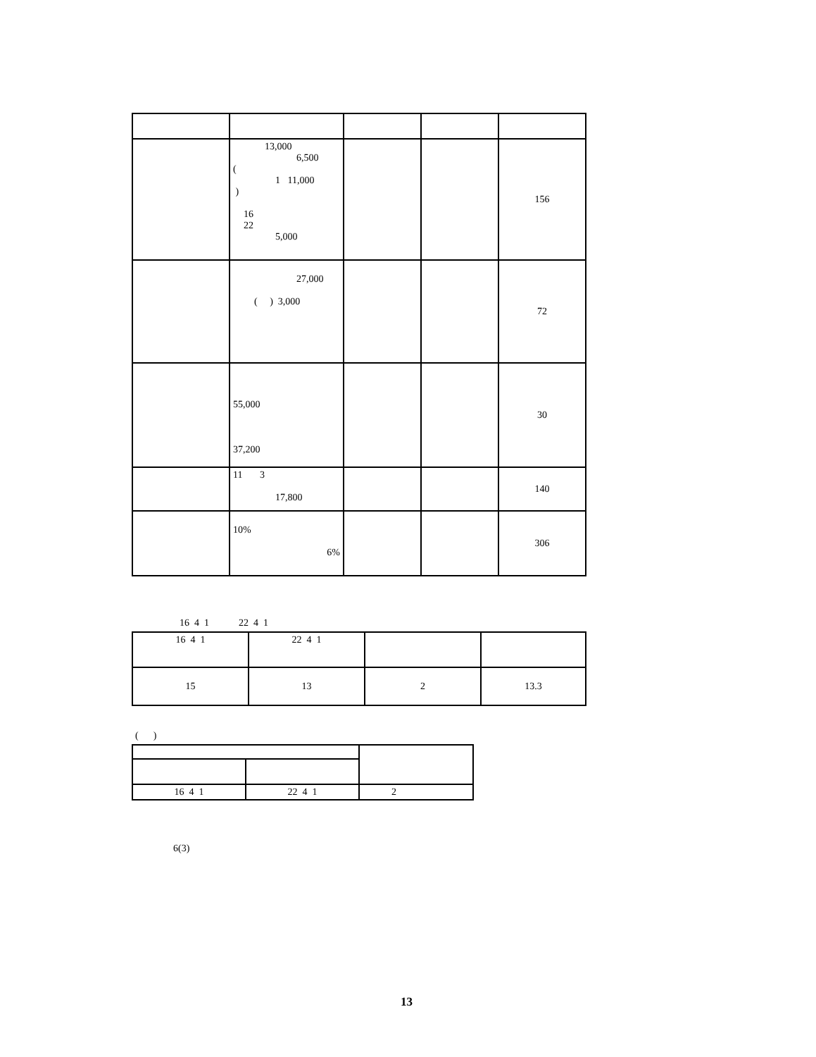| | 13,000 6,500 ( 1 11,000 ) 16 22 5,000 | | | 156 |
| | 27,000 ( ) 3,000 | | | 72 |
| | 55,000 37,200 | | | 30 |
| | 11 3 17,800 | | | 140 |
| | 10% 6% | | | 306 |
16 4 1 22 4 1
| 16 4 1 | 22 4 1 | | |
| 15 | 13 | 2 | 13.3 |
( )
| 16 4 1 | 22 4 1 | 2 |
6(3)
13